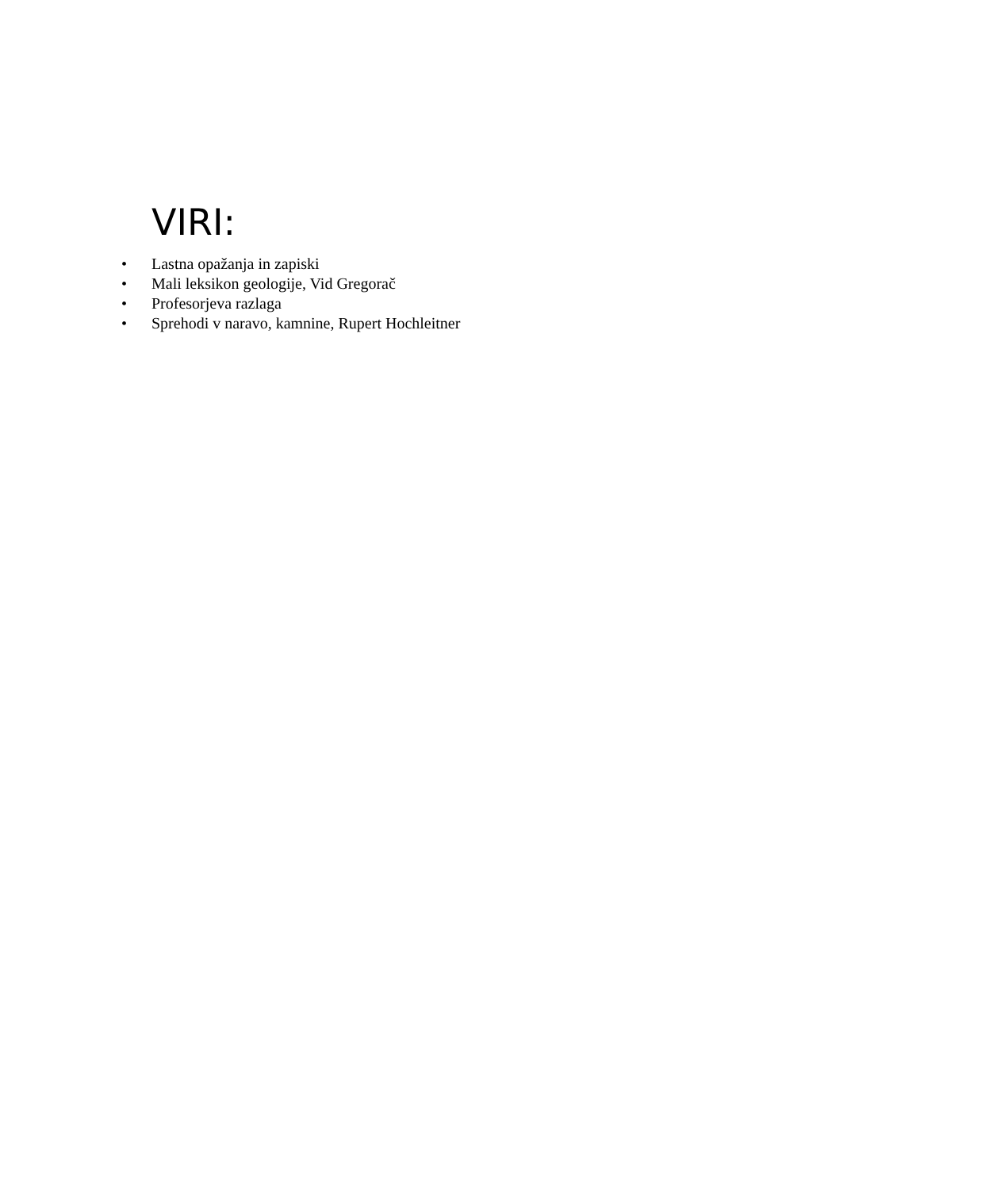VIRI:
• Lastna opažanja in zapiski
• Mali leksikon geologije, Vid Gregorač
• Profesorjeva razlaga
• Sprehodi v naravo, kamnine, Rupert Hochleitner